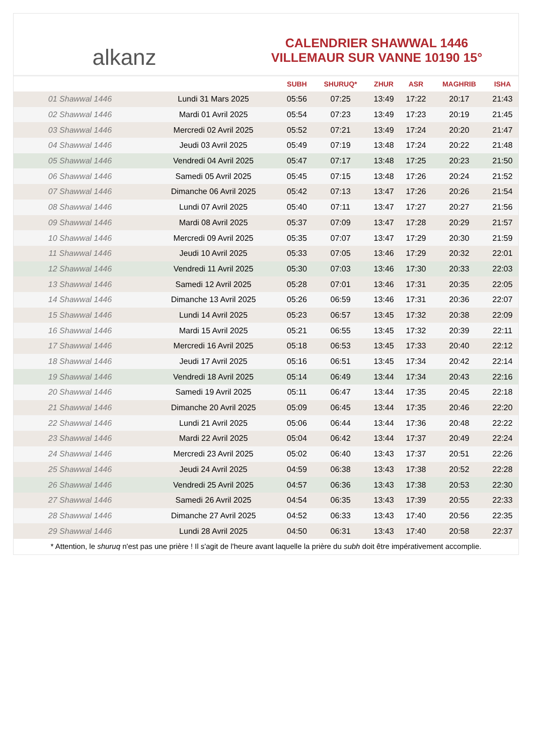alkanz
CALENDRIER SHAWWAL 1446
VILLEMAUR SUR VANNE 10190 15°
| | | SUBH | SHURUQ* | ZHUR | ASR | MAGHRIB | ISHA |
| --- | --- | --- | --- | --- | --- | --- | --- |
| 01 Shawwal 1446 | Lundi 31 Mars 2025 | 05:56 | 07:25 | 13:49 | 17:22 | 20:17 | 21:43 |
| 02 Shawwal 1446 | Mardi 01 Avril 2025 | 05:54 | 07:23 | 13:49 | 17:23 | 20:19 | 21:45 |
| 03 Shawwal 1446 | Mercredi 02 Avril 2025 | 05:52 | 07:21 | 13:49 | 17:24 | 20:20 | 21:47 |
| 04 Shawwal 1446 | Jeudi 03 Avril 2025 | 05:49 | 07:19 | 13:48 | 17:24 | 20:22 | 21:48 |
| 05 Shawwal 1446 | Vendredi 04 Avril 2025 | 05:47 | 07:17 | 13:48 | 17:25 | 20:23 | 21:50 |
| 06 Shawwal 1446 | Samedi 05 Avril 2025 | 05:45 | 07:15 | 13:48 | 17:26 | 20:24 | 21:52 |
| 07 Shawwal 1446 | Dimanche 06 Avril 2025 | 05:42 | 07:13 | 13:47 | 17:26 | 20:26 | 21:54 |
| 08 Shawwal 1446 | Lundi 07 Avril 2025 | 05:40 | 07:11 | 13:47 | 17:27 | 20:27 | 21:56 |
| 09 Shawwal 1446 | Mardi 08 Avril 2025 | 05:37 | 07:09 | 13:47 | 17:28 | 20:29 | 21:57 |
| 10 Shawwal 1446 | Mercredi 09 Avril 2025 | 05:35 | 07:07 | 13:47 | 17:29 | 20:30 | 21:59 |
| 11 Shawwal 1446 | Jeudi 10 Avril 2025 | 05:33 | 07:05 | 13:46 | 17:29 | 20:32 | 22:01 |
| 12 Shawwal 1446 | Vendredi 11 Avril 2025 | 05:30 | 07:03 | 13:46 | 17:30 | 20:33 | 22:03 |
| 13 Shawwal 1446 | Samedi 12 Avril 2025 | 05:28 | 07:01 | 13:46 | 17:31 | 20:35 | 22:05 |
| 14 Shawwal 1446 | Dimanche 13 Avril 2025 | 05:26 | 06:59 | 13:46 | 17:31 | 20:36 | 22:07 |
| 15 Shawwal 1446 | Lundi 14 Avril 2025 | 05:23 | 06:57 | 13:45 | 17:32 | 20:38 | 22:09 |
| 16 Shawwal 1446 | Mardi 15 Avril 2025 | 05:21 | 06:55 | 13:45 | 17:32 | 20:39 | 22:11 |
| 17 Shawwal 1446 | Mercredi 16 Avril 2025 | 05:18 | 06:53 | 13:45 | 17:33 | 20:40 | 22:12 |
| 18 Shawwal 1446 | Jeudi 17 Avril 2025 | 05:16 | 06:51 | 13:45 | 17:34 | 20:42 | 22:14 |
| 19 Shawwal 1446 | Vendredi 18 Avril 2025 | 05:14 | 06:49 | 13:44 | 17:34 | 20:43 | 22:16 |
| 20 Shawwal 1446 | Samedi 19 Avril 2025 | 05:11 | 06:47 | 13:44 | 17:35 | 20:45 | 22:18 |
| 21 Shawwal 1446 | Dimanche 20 Avril 2025 | 05:09 | 06:45 | 13:44 | 17:35 | 20:46 | 22:20 |
| 22 Shawwal 1446 | Lundi 21 Avril 2025 | 05:06 | 06:44 | 13:44 | 17:36 | 20:48 | 22:22 |
| 23 Shawwal 1446 | Mardi 22 Avril 2025 | 05:04 | 06:42 | 13:44 | 17:37 | 20:49 | 22:24 |
| 24 Shawwal 1446 | Mercredi 23 Avril 2025 | 05:02 | 06:40 | 13:43 | 17:37 | 20:51 | 22:26 |
| 25 Shawwal 1446 | Jeudi 24 Avril 2025 | 04:59 | 06:38 | 13:43 | 17:38 | 20:52 | 22:28 |
| 26 Shawwal 1446 | Vendredi 25 Avril 2025 | 04:57 | 06:36 | 13:43 | 17:38 | 20:53 | 22:30 |
| 27 Shawwal 1446 | Samedi 26 Avril 2025 | 04:54 | 06:35 | 13:43 | 17:39 | 20:55 | 22:33 |
| 28 Shawwal 1446 | Dimanche 27 Avril 2025 | 04:52 | 06:33 | 13:43 | 17:40 | 20:56 | 22:35 |
| 29 Shawwal 1446 | Lundi 28 Avril 2025 | 04:50 | 06:31 | 13:43 | 17:40 | 20:58 | 22:37 |
* Attention, le shuruq n'est pas une prière ! Il s'agit de l'heure avant laquelle la prière du subh doit être impérativement accomplie.